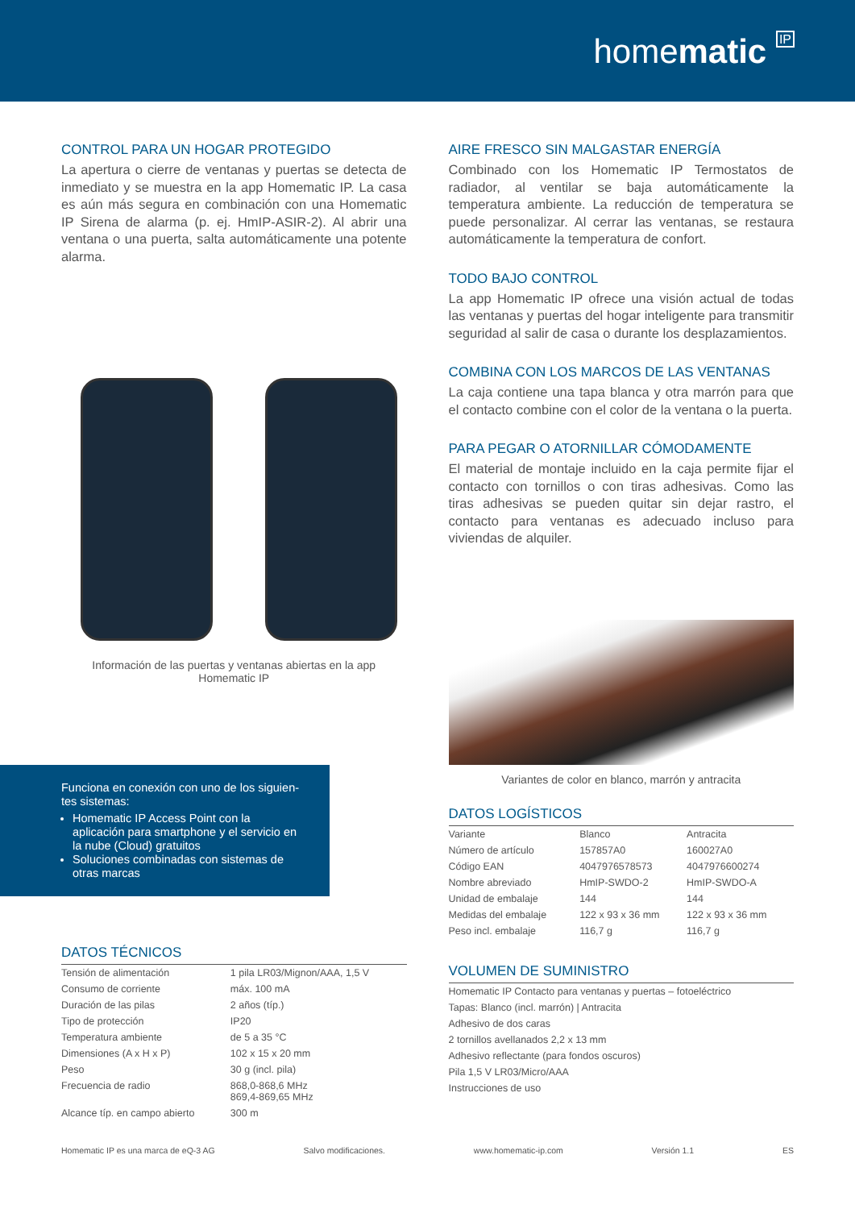homematic IP
CONTROL PARA UN HOGAR PROTEGIDO
La apertura o cierre de ventanas y puertas se detecta de inmediato y se muestra en la app Homematic IP. La casa es aún más segura en combinación con una Homematic IP Sirena de alarma (p. ej. HmIP-ASIR-2). Al abrir una ventana o una puerta, salta automáticamente una potente alarma.
Información de las puertas y ventanas abiertas en la app
Homematic IP
Funciona en conexión con uno de los siguien-tes sistemas:
Homematic IP Access Point con la aplicación para smartphone y el servicio en la nube (Cloud) gratuitos
Soluciones combinadas con sistemas de otras marcas
DATOS TÉCNICOS
| Tensión de alimentación | 1 pila LR03/Mignon/AAA, 1,5 V |
| Consumo de corriente | máx. 100 mA |
| Duración de las pilas | 2 años (típ.) |
| Tipo de protección | IP20 |
| Temperatura ambiente | de 5 a 35 °C |
| Dimensiones (A x H x P) | 102 x 15 x 20 mm |
| Peso | 30 g (incl. pila) |
| Frecuencia de radio | 868,0-868,6 MHz 869,4-869,65 MHz |
| Alcance típ. en campo abierto | 300 m |
AIRE FRESCO SIN MALGASTAR ENERGÍA
Combinado con los Homematic IP Termostatos de radiador, al ventilar se baja automáticamente la temperatura ambiente. La reducción de temperatura se puede personalizar. Al cerrar las ventanas, se restaura automáticamente la temperatura de confort.
TODO BAJO CONTROL
La app Homematic IP ofrece una visión actual de todas las ventanas y puertas del hogar inteligente para transmitir seguridad al salir de casa o durante los desplazamientos.
COMBINA CON LOS MARCOS DE LAS VENTANAS
La caja contiene una tapa blanca y otra marrón para que el contacto combine con el color de la ventana o la puerta.
PARA PEGAR O ATORNILLAR CÓMODAMENTE
El material de montaje incluido en la caja permite fijar el contacto con tornillos o con tiras adhesivas. Como las tiras adhesivas se pueden quitar sin dejar rastro, el contacto para ventanas es adecuado incluso para viviendas de alquiler.
Variantes de color en blanco, marrón y antracita
DATOS LOGÍSTICOS
| Variante | Blanco | Antracita |
| Número de artículo | 157857A0 | 160027A0 |
| Código EAN | 4047976578573 | 4047976600274 |
| Nombre abreviado | HmIP-SWDO-2 | HmIP-SWDO-A |
| Unidad de embalaje | 144 | 144 |
| Medidas del embalaje | 122 x 93 x 36 mm | 122 x 93 x 36 mm |
| Peso incl. embalaje | 116,7 g | 116,7 g |
VOLUMEN DE SUMINISTRO
| Homematic IP Contacto para ventanas y puertas – fotoeléctrico |
| Tapas: Blanco (incl. marrón) / Antracita |
| Adhesivo de dos caras |
| 2 tornillos avellanados 2,2 x 13 mm |
| Adhesivo reflectante (para fondos oscuros) |
| Pila 1,5 V LR03/Micro/AAA |
| Instrucciones de uso |
Homematic IP es una marca de eQ-3 AG Salvo modificaciones. www.homematic-ip.com Versión 1.1 ES